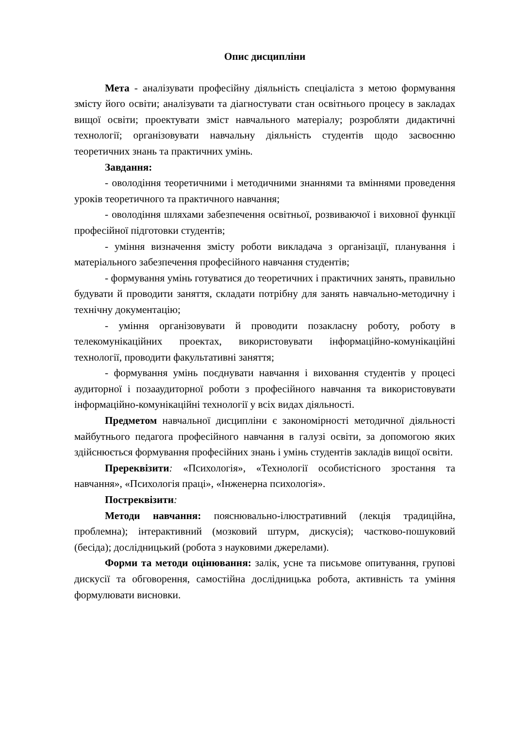Опис дисципліни
Мета - аналізувати професійну діяльність спеціаліста з метою формування змісту його освіти; аналізувати та діагностувати стан освітнього процесу в закладах вищої освіти; проектувати зміст навчального матеріалу; розробляти дидактичні технології; організовувати навчальну діяльність студентів щодо засвоєнню теоретичних знань та практичних умінь.
Завдання:
- оволодіння теоретичними і методичними знаннями та вміннями проведення уроків теоретичного та практичного навчання;
- оволодіння шляхами забезпечення освітньої, розвиваючої і виховної функції професійної підготовки студентів;
- уміння визначення змісту роботи викладача з організації, планування і матеріального забезпечення професійного навчання студентів;
- формування умінь готуватися до теоретичних і практичних занять, правильно будувати й проводити заняття, складати потрібну для занять навчально-методичну і технічну документацію;
- уміння організовувати й проводити позакласну роботу, роботу в телекомунікаційних проектах, використовувати інформаційно-комунікаційні технології, проводити факультативні заняття;
- формування умінь поєднувати навчання і виховання студентів у процесі аудиторної і позааудиторної роботи з професійного навчання та використовувати інформаційно-комунікаційні технології у всіх видах діяльності.
Предметом навчальної дисципліни є закономірності методичної діяльності майбутнього педагога професійного навчання в галузі освіти, за допомогою яких здійснюється формування професійних знань і умінь студентів закладів вищої освіти.
Пререквізити: «Психологія», «Технології особистісного зростання та навчання», «Психологія праці», «Інженерна психологія».
Постреквізити:
Методи навчання: пояснювально-ілюстративний (лекція традиційна, проблемна); інтерактивний (мозковий штурм, дискусія); частково-пошуковий (бесіда); дослідницький (робота з науковими джерелами).
Форми та методи оцінювання: залік, усне та письмове опитування, групові дискусії та обговорення, самостійна дослідницька робота, активність та уміння формулювати висновки.